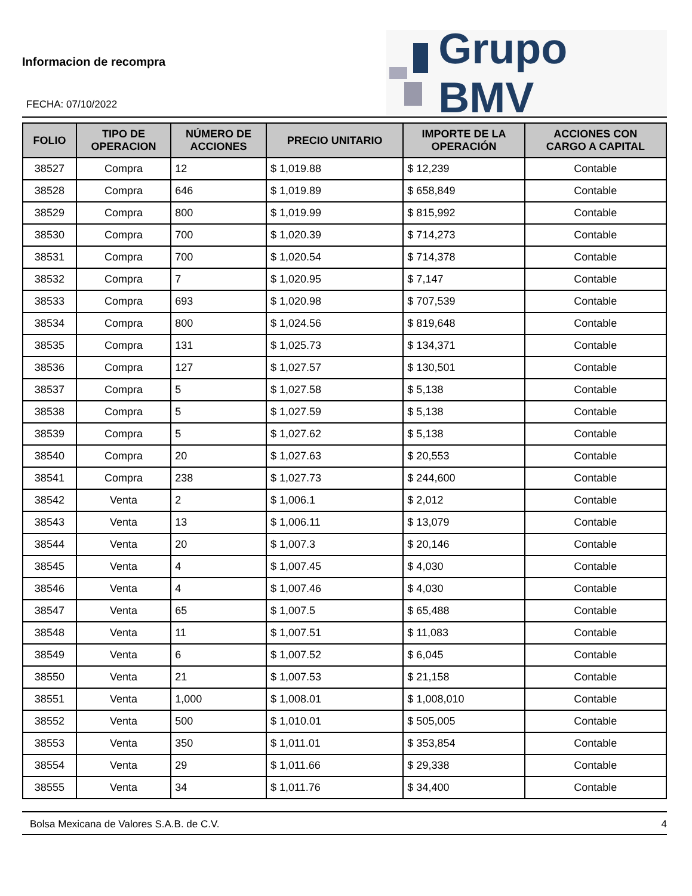Informacion de recompra
FECHA: 07/10/2022
Grupo BMV
| FOLIO | TIPO DE OPERACION | NÚMERO DE ACCIONES | PRECIO UNITARIO | IMPORTE DE LA OPERACIÓN | ACCIONES CON CARGO A CAPITAL |
| --- | --- | --- | --- | --- | --- |
| 38527 | Compra | 12 | $ 1,019.88 | $ 12,239 | Contable |
| 38528 | Compra | 646 | $ 1,019.89 | $ 658,849 | Contable |
| 38529 | Compra | 800 | $ 1,019.99 | $ 815,992 | Contable |
| 38530 | Compra | 700 | $ 1,020.39 | $ 714,273 | Contable |
| 38531 | Compra | 700 | $ 1,020.54 | $ 714,378 | Contable |
| 38532 | Compra | 7 | $ 1,020.95 | $ 7,147 | Contable |
| 38533 | Compra | 693 | $ 1,020.98 | $ 707,539 | Contable |
| 38534 | Compra | 800 | $ 1,024.56 | $ 819,648 | Contable |
| 38535 | Compra | 131 | $ 1,025.73 | $ 134,371 | Contable |
| 38536 | Compra | 127 | $ 1,027.57 | $ 130,501 | Contable |
| 38537 | Compra | 5 | $ 1,027.58 | $ 5,138 | Contable |
| 38538 | Compra | 5 | $ 1,027.59 | $ 5,138 | Contable |
| 38539 | Compra | 5 | $ 1,027.62 | $ 5,138 | Contable |
| 38540 | Compra | 20 | $ 1,027.63 | $ 20,553 | Contable |
| 38541 | Compra | 238 | $ 1,027.73 | $ 244,600 | Contable |
| 38542 | Venta | 2 | $ 1,006.1 | $ 2,012 | Contable |
| 38543 | Venta | 13 | $ 1,006.11 | $ 13,079 | Contable |
| 38544 | Venta | 20 | $ 1,007.3 | $ 20,146 | Contable |
| 38545 | Venta | 4 | $ 1,007.45 | $ 4,030 | Contable |
| 38546 | Venta | 4 | $ 1,007.46 | $ 4,030 | Contable |
| 38547 | Venta | 65 | $ 1,007.5 | $ 65,488 | Contable |
| 38548 | Venta | 11 | $ 1,007.51 | $ 11,083 | Contable |
| 38549 | Venta | 6 | $ 1,007.52 | $ 6,045 | Contable |
| 38550 | Venta | 21 | $ 1,007.53 | $ 21,158 | Contable |
| 38551 | Venta | 1,000 | $ 1,008.01 | $ 1,008,010 | Contable |
| 38552 | Venta | 500 | $ 1,010.01 | $ 505,005 | Contable |
| 38553 | Venta | 350 | $ 1,011.01 | $ 353,854 | Contable |
| 38554 | Venta | 29 | $ 1,011.66 | $ 29,338 | Contable |
| 38555 | Venta | 34 | $ 1,011.76 | $ 34,400 | Contable |
Bolsa Mexicana de Valores S.A.B. de C.V. 4